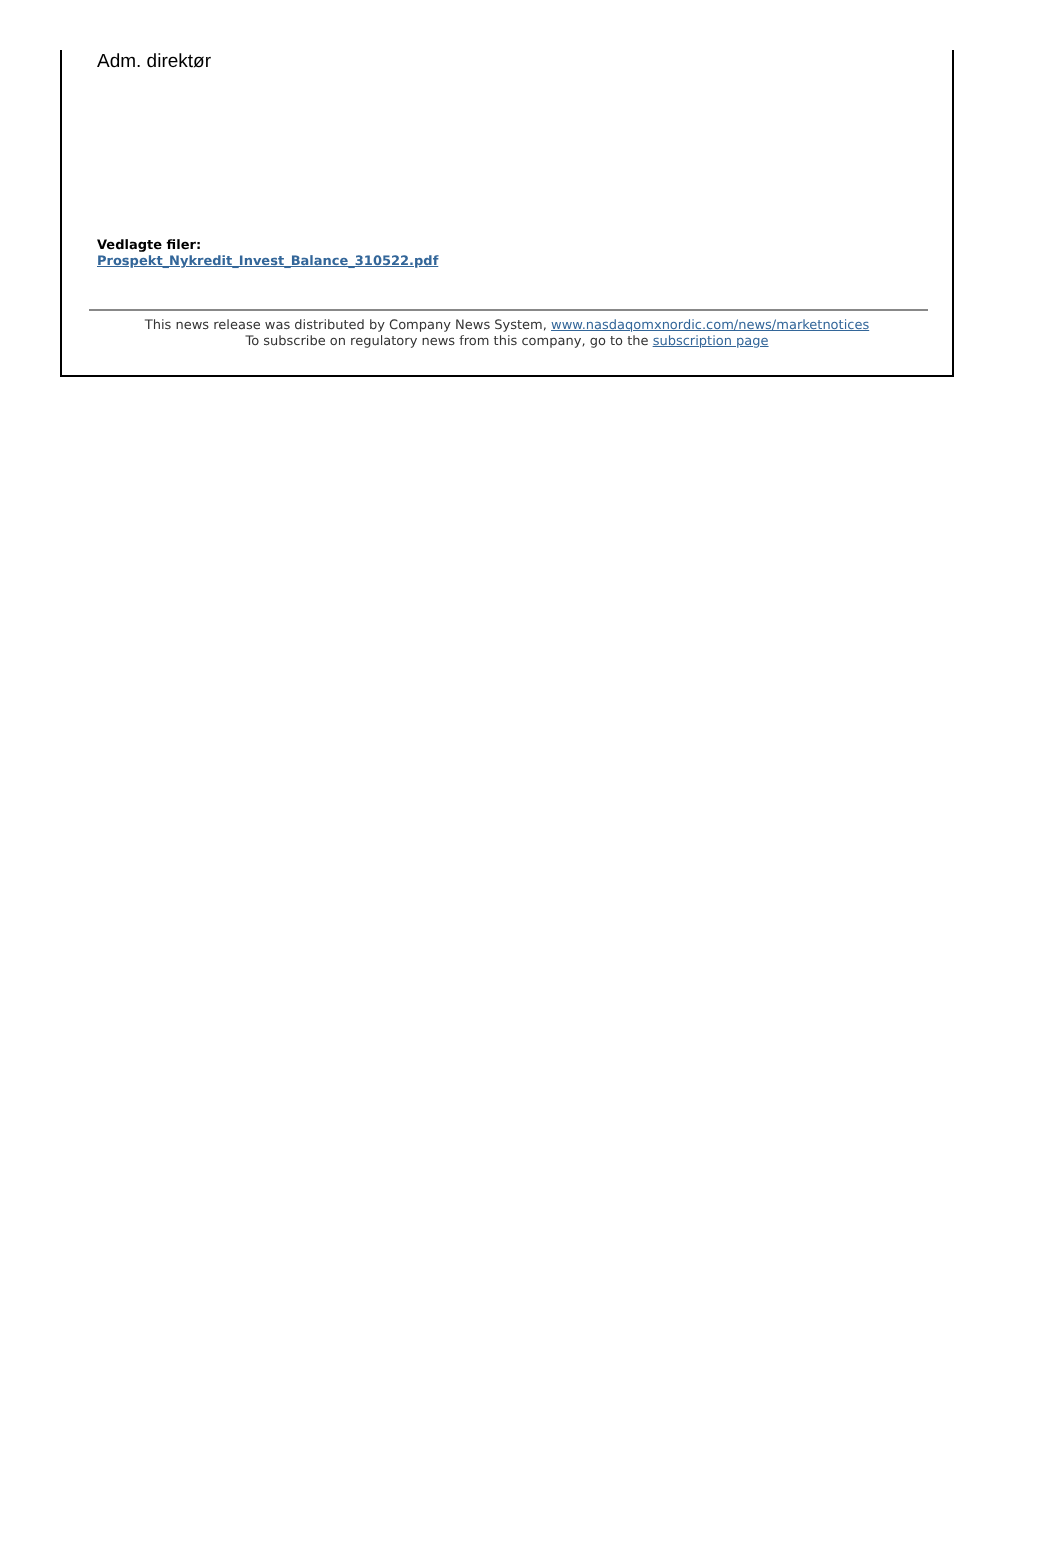Adm. direktør
Vedlagte filer:
Prospekt_Nykredit_Invest_Balance_310522.pdf
This news release was distributed by Company News System, www.nasdaqomxnordic.com/news/marketnotices
To subscribe on regulatory news from this company, go to the subscription page